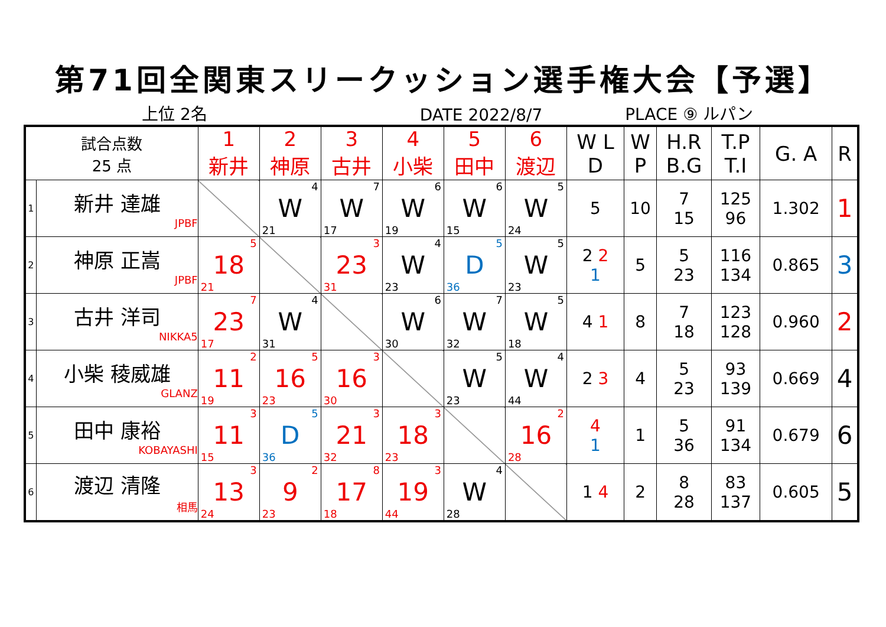第71回全関東スリークッション選手権大会【予選】
上位 2名 DATE 2022/8/7 PLACE ⑨ ルパン
| 試合点数 25 点 | | 1 新井 | 2 神原 | 3 古井 | 4 小柴 | 5 田中 | 6 渡辺 | W L D | W P | H.R B.G | T.P T.I | G. A | R |
| --- | --- | --- | --- | --- | --- | --- | --- | --- | --- | --- | --- | --- | --- |
| 1 | 新井 達雄 JPBF | | 4 W 21 | 7 W 17 | 6 W 19 | 6 W 15 | 5 W 24 | 5 | 10 | 7 15 | 125 96 | 1.302 | 1 |
| 2 | 神原 正嵩 JPBF | 5 18 21 | | 3 23 31 | 4 W 23 | 5 D 36 | 5 W 23 | 2 2 1 | 5 | 5 23 | 116 134 | 0.865 | 3 |
| 3 | 古井 洋司 NIKKA5 | 7 23 17 | 4 W 31 | | 6 W 30 | 7 W 32 | 5 W 18 | 4 1 | 8 | 7 18 | 123 128 | 0.960 | 2 |
| 4 | 小柴 稜威雄 GLANZ | 2 11 19 | 5 16 23 | 3 16 30 | | 5 W 23 | 4 W 44 | 2 3 | 4 | 5 23 | 93 139 | 0.669 | 4 |
| 5 | 田中 康裕 KOBAYASHI | 3 11 15 | 5 D 36 | 3 21 32 | 3 18 23 | | 2 16 28 | 4 1 | 1 | 5 36 | 91 134 | 0.679 | 6 |
| 6 | 渡辺 清隆 相馬 | 3 13 24 | 2 9 23 | 8 17 18 | 3 19 44 | 4 W 28 | | 1 4 | 2 | 8 28 | 83 137 | 0.605 | 5 |